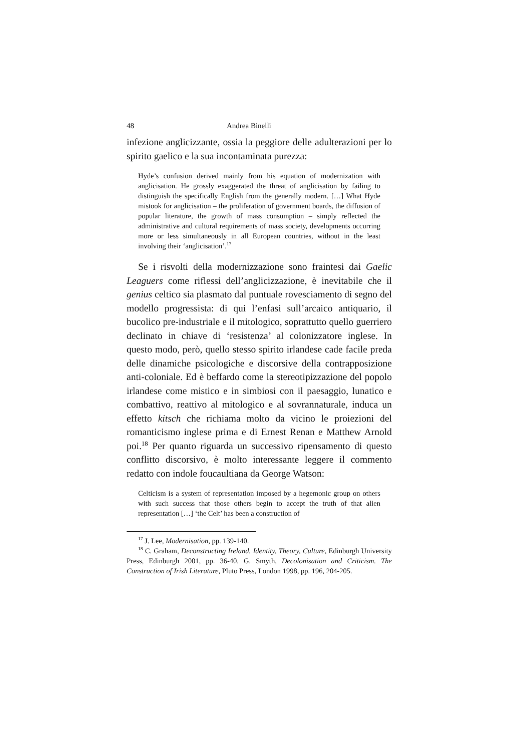48 Andrea Binelli
infezione anglicizzante, ossia la peggiore delle adulterazioni per lo spirito gaelico e la sua incontaminata purezza:
Hyde’s confusion derived mainly from his equation of modernization with anglicisation. He grossly exaggerated the threat of anglicisation by failing to distinguish the specifically English from the generally modern. […] What Hyde mistook for anglicisation – the proliferation of government boards, the diffusion of popular literature, the growth of mass consumption – simply reflected the administrative and cultural requirements of mass society, developments occurring more or less simultaneously in all European countries, without in the least involving their ‘anglicisation’.<sup>17</sup>
Se i risvolti della modernizzazione sono fraintesi dai Gaelic Leaguers come riflessi dell’anglicizzazione, è inevitabile che il genius celtico sia plasmato dal puntuale rovesciamento di segno del modello progressista: di qui l’enfasi sull’arcaico antiquario, il bucolico pre-industriale e il mitologico, soprattutto quello guerriero declinato in chiave di ‘resistenza’ al colonizzatore inglese. In questo modo, però, quello stesso spirito irlandese cade facile preda delle dinamiche psicologiche e discorsive della contrapposizione anti-coloniale. Ed è beffardo come la stereotipizzazione del popolo irlandese come mistico e in simbiosi con il paesaggio, lunatico e combattivo, reattivo al mitologico e al sovrannaturale, induca un effetto kitsch che richiama molto da vicino le proiezioni del romanticismo inglese prima e di Ernest Renan e Matthew Arnold poi.<sup>18</sup> Per quanto riguarda un successivo ripensamento di questo conflitto discorsivo, è molto interessante leggere il commento redatto con indole foucaultiana da George Watson:
Celticism is a system of representation imposed by a hegemonic group on others with such success that those others begin to accept the truth of that alien representation […] ‘the Celt’ has been a construction of
<sup>17</sup> J. Lee, Modernisation, pp. 139-140.
<sup>18</sup> C. Graham, Deconstructing Ireland. Identity, Theory, Culture, Edinburgh University Press, Edinburgh 2001, pp. 36-40. G. Smyth, Decolonisation and Criticism. The Construction of Irish Literature, Pluto Press, London 1998, pp. 196, 204-205.